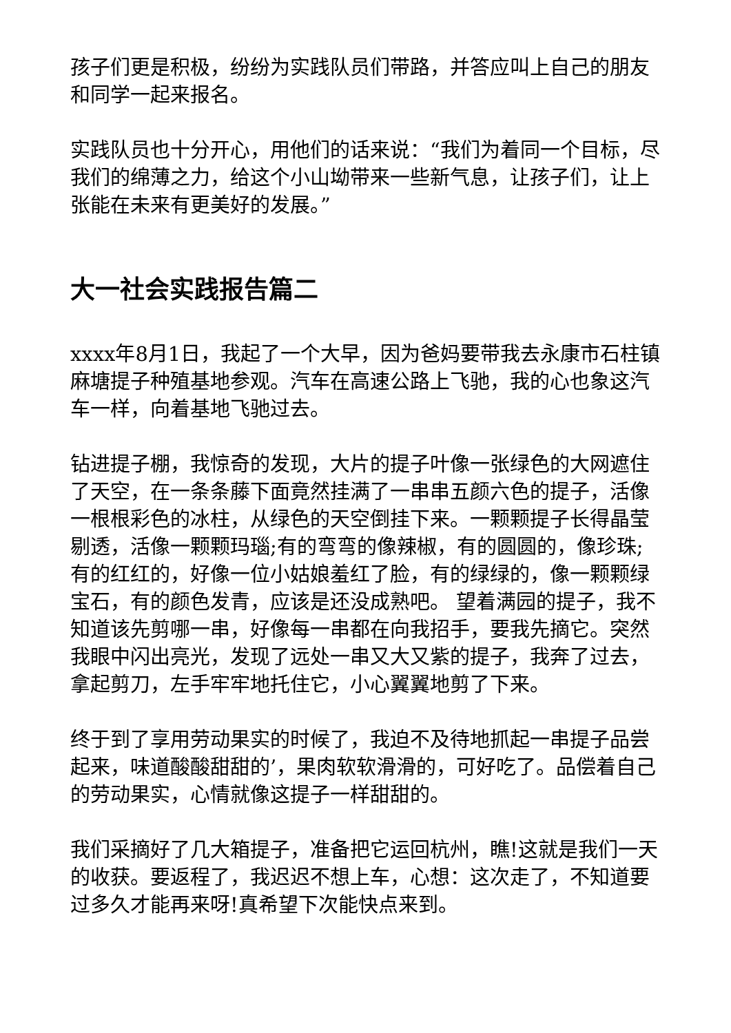孩子们更是积极，纷纷为实践队员们带路，并答应叫上自己的朋友和同学一起来报名。
实践队员也十分开心，用他们的话来说：“我们为着同一个目标，尽我们的绵薄之力，给这个小山坳带来一些新气息，让孩子们，让上张能在未来有更美好的发展。”
大一社会实践报告篇二
xxxx年8月1日，我起了一个大早，因为爸妈要带我去永康市石柱镇麻塘提子种殖基地参观。汽车在高速公路上飞驰，我的心也象这汽车一样，向着基地飞驰过去。
钻进提子棚，我惊奇的发现，大片的提子叶像一张绿色的大网遮住了天空，在一条条藤下面竟然挂满了一串串五颜六色的提子，活像一根根彩色的冰柱，从绿色的天空倒挂下来。一颗颗提子长得晶莹剔透，活像一颗颗玛瑙;有的弯弯的像辣椒，有的圆圆的，像珍珠;有的红红的，好像一位小姑娘羞红了脸，有的绿绿的，像一颗颗绿宝石，有的颜色发青，应该是还没成熟吧。 望着满园的提子，我不知道该先剪哪一串，好像每一串都在向我招手，要我先摘它。突然我眼中闪出亮光，发现了远处一串又大又紫的提子，我奔了过去，拿起剪刀，左手牢牢地托住它，小心翼翼地剪了下来。
终于到了享用劳动果实的时候了，我迫不及待地抓起一串提子品尝起来，味道酸酸甜甜的’，果肉软软滑滑的，可好吃了。品偿着自己的劳动果实，心情就像这提子一样甜甜的。
我们采摘好了几大箱提子，准备把它运回杭州，瞧!这就是我们一天的收获。要返程了，我迟迟不想上车，心想：这次走了，不知道要过多久才能再来呀!真希望下次能快点来到。